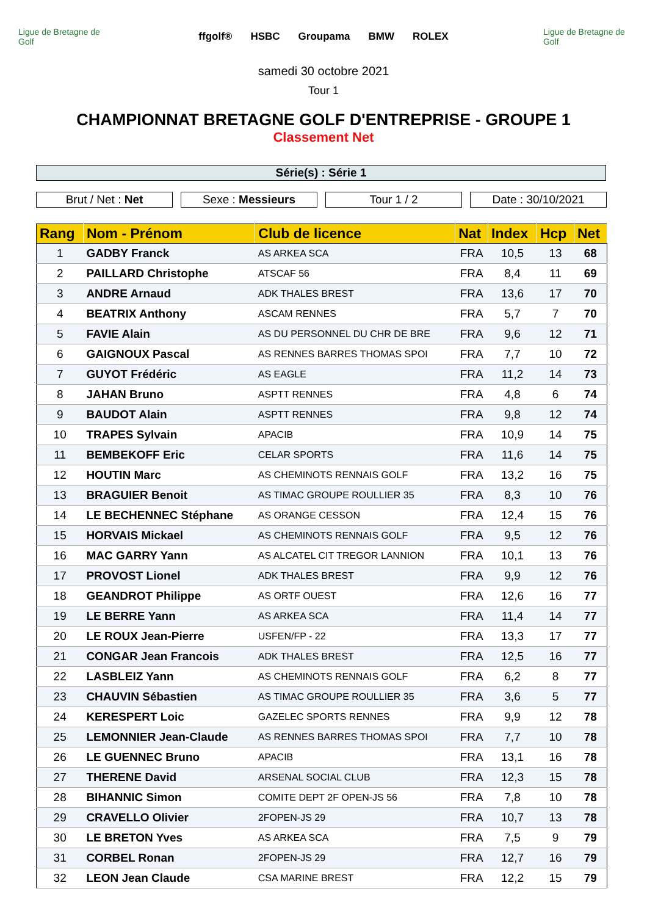Ligue de Bretagne de Golf
ffgolf® HSBC Groupama BMW ROLEX
Ligue de Bretagne de Golf
samedi 30 octobre 2021
Tour 1
CHAMPIONNAT BRETAGNE GOLF D'ENTREPRISE - GROUPE 1
Classement Net
Série(s) : Série 1
Brut / Net : Net Sexe : Messieurs Tour 1 / 2 Date : 30/10/2021
| Rang | Nom - Prénom | Club de licence | Nat | Index | Hcp | Net |
| --- | --- | --- | --- | --- | --- | --- |
| 1 | GADBY Franck | AS ARKEA SCA | FRA | 10,5 | 13 | 68 |
| 2 | PAILLARD Christophe | ATSCAF 56 | FRA | 8,4 | 11 | 69 |
| 3 | ANDRE Arnaud | ADK THALES BREST | FRA | 13,6 | 17 | 70 |
| 4 | BEATRIX Anthony | ASCAM RENNES | FRA | 5,7 | 7 | 70 |
| 5 | FAVIE Alain | AS DU PERSONNEL DU CHR DE BRE | FRA | 9,6 | 12 | 71 |
| 6 | GAIGNOUX Pascal | AS RENNES BARRES THOMAS SPOI | FRA | 7,7 | 10 | 72 |
| 7 | GUYOT Frédéric | AS EAGLE | FRA | 11,2 | 14 | 73 |
| 8 | JAHAN Bruno | ASPTT RENNES | FRA | 4,8 | 6 | 74 |
| 9 | BAUDOT Alain | ASPTT RENNES | FRA | 9,8 | 12 | 74 |
| 10 | TRAPES Sylvain | APACIB | FRA | 10,9 | 14 | 75 |
| 11 | BEMBEKOFF Eric | CELAR SPORTS | FRA | 11,6 | 14 | 75 |
| 12 | HOUTIN Marc | AS CHEMINOTS RENNAIS GOLF | FRA | 13,2 | 16 | 75 |
| 13 | BRAGUIER Benoit | AS TIMAC GROUPE ROULLIER 35 | FRA | 8,3 | 10 | 76 |
| 14 | LE BECHENNEC Stéphane | AS ORANGE CESSON | FRA | 12,4 | 15 | 76 |
| 15 | HORVAIS Mickael | AS CHEMINOTS RENNAIS GOLF | FRA | 9,5 | 12 | 76 |
| 16 | MAC GARRY Yann | AS ALCATEL CIT TREGOR LANNION | FRA | 10,1 | 13 | 76 |
| 17 | PROVOST Lionel | ADK THALES BREST | FRA | 9,9 | 12 | 76 |
| 18 | GEANDROT Philippe | AS ORTF OUEST | FRA | 12,6 | 16 | 77 |
| 19 | LE BERRE Yann | AS ARKEA SCA | FRA | 11,4 | 14 | 77 |
| 20 | LE ROUX Jean-Pierre | USFEN/FP - 22 | FRA | 13,3 | 17 | 77 |
| 21 | CONGAR Jean Francois | ADK THALES BREST | FRA | 12,5 | 16 | 77 |
| 22 | LASBLEIZ Yann | AS CHEMINOTS RENNAIS GOLF | FRA | 6,2 | 8 | 77 |
| 23 | CHAUVIN Sébastien | AS TIMAC GROUPE ROULLIER 35 | FRA | 3,6 | 5 | 77 |
| 24 | KERESPERT Loic | GAZELEC SPORTS RENNES | FRA | 9,9 | 12 | 78 |
| 25 | LEMONNIER Jean-Claude | AS RENNES BARRES THOMAS SPOI | FRA | 7,7 | 10 | 78 |
| 26 | LE GUENNEC Bruno | APACIB | FRA | 13,1 | 16 | 78 |
| 27 | THERENE David | ARSENAL SOCIAL CLUB | FRA | 12,3 | 15 | 78 |
| 28 | BIHANNIC Simon | COMITE DEPT 2F OPEN-JS 56 | FRA | 7,8 | 10 | 78 |
| 29 | CRAVELLO Olivier | 2FOPEN-JS 29 | FRA | 10,7 | 13 | 78 |
| 30 | LE BRETON Yves | AS ARKEA SCA | FRA | 7,5 | 9 | 79 |
| 31 | CORBEL Ronan | 2FOPEN-JS 29 | FRA | 12,7 | 16 | 79 |
| 32 | LEON Jean Claude | CSA MARINE BREST | FRA | 12,2 | 15 | 79 |